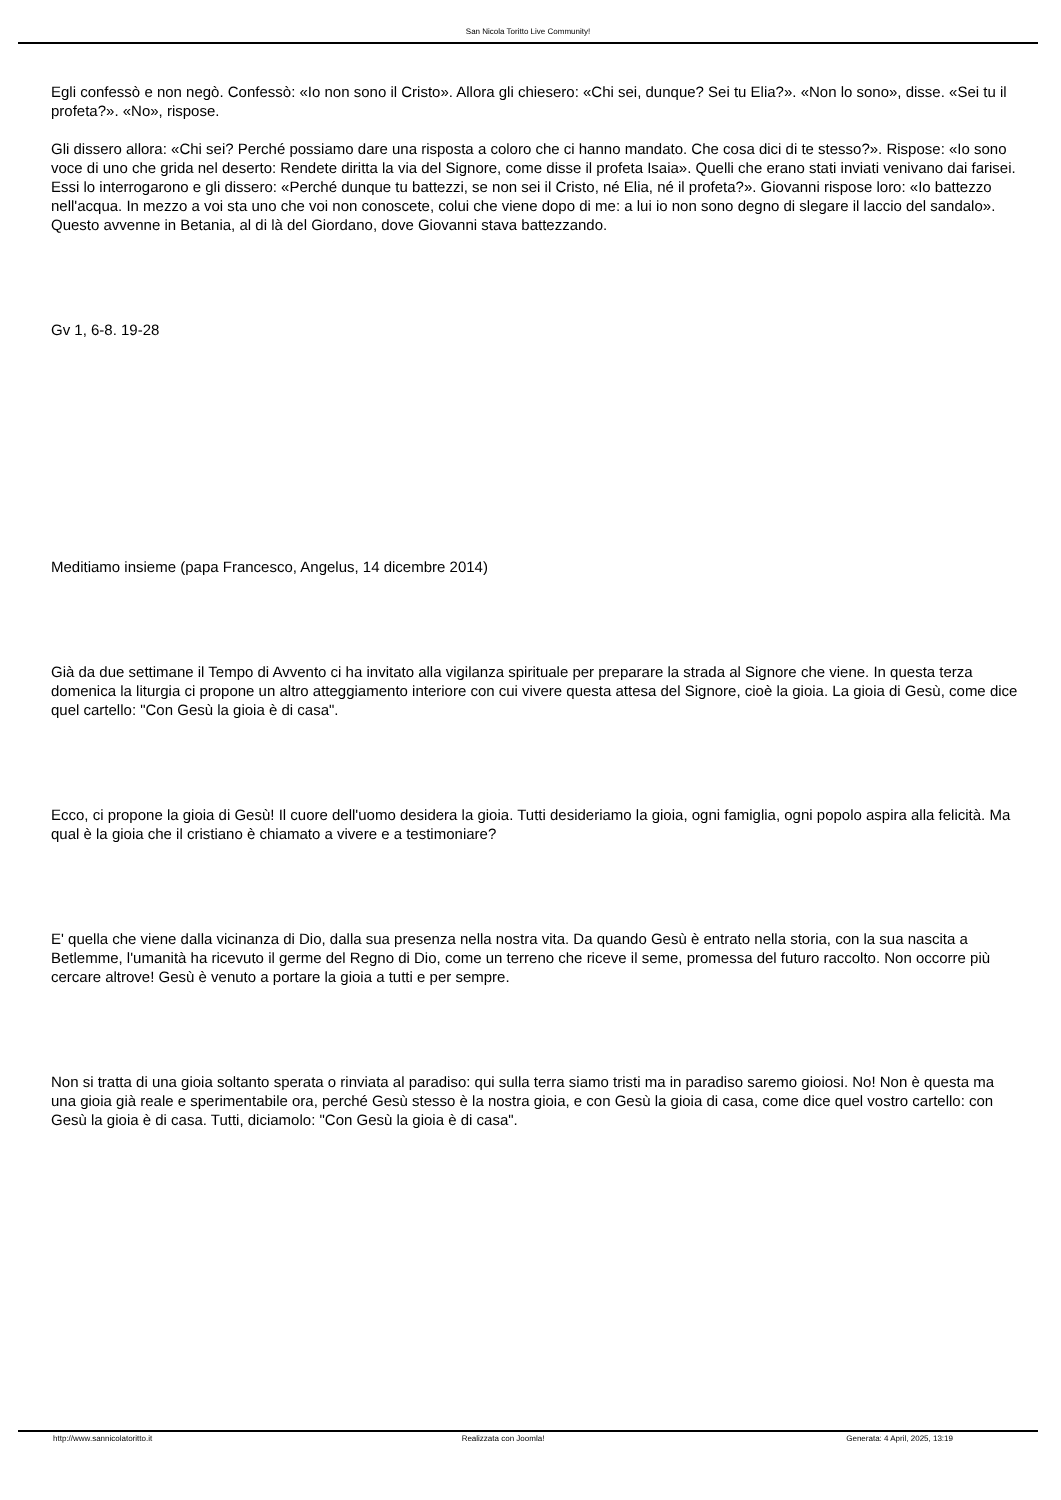San Nicola Toritto Live Community!
Egli confessò e non negò. Confessò: «Io non sono il Cristo». Allora gli chiesero: «Chi sei, dunque? Sei tu Elia?». «Non lo sono», disse. «Sei tu il profeta?». «No», rispose.
Gli dissero allora: «Chi sei? Perché possiamo dare una risposta a coloro che ci hanno mandato. Che cosa dici di te stesso?». Rispose: «Io sono voce di uno che grida nel deserto: Rendete diritta la via del Signore, come disse il profeta Isaia». Quelli che erano stati inviati venivano dai farisei. Essi lo interrogarono e gli dissero: «Perché dunque tu battezzi, se non sei il Cristo, né Elia, né il profeta?». Giovanni rispose loro: «Io battezzo nell'acqua. In mezzo a voi sta uno che voi non conoscete, colui che viene dopo di me: a lui io non sono degno di slegare il laccio del sandalo». Questo avvenne in Betania, al di là del Giordano, dove Giovanni stava battezzando.
Gv 1, 6-8. 19-28
Meditiamo insieme (papa Francesco, Angelus, 14 dicembre 2014)
Già da due settimane il Tempo di Avvento ci ha invitato alla vigilanza spirituale per preparare la strada al Signore che viene. In questa terza domenica la liturgia ci propone un altro atteggiamento interiore con cui vivere questa attesa del Signore, cioè la gioia. La gioia di Gesù, come dice quel cartello: "Con Gesù la gioia è di casa".
Ecco, ci propone la gioia di Gesù! Il cuore dell'uomo desidera la gioia. Tutti desideriamo la gioia, ogni famiglia, ogni popolo aspira alla felicità. Ma qual è la gioia che il cristiano è chiamato a vivere e a testimoniare?
E' quella che viene dalla vicinanza di Dio, dalla sua presenza nella nostra vita. Da quando Gesù è entrato nella storia, con la sua nascita a Betlemme, l'umanità ha ricevuto il germe del Regno di Dio, come un terreno che riceve il seme, promessa del futuro raccolto. Non occorre più cercare altrove! Gesù è venuto a portare la gioia a tutti e per sempre.
Non si tratta di una gioia soltanto sperata o rinviata al paradiso: qui sulla terra siamo tristi ma in paradiso saremo gioiosi. No! Non è questa ma una gioia già reale e sperimentabile ora, perché Gesù stesso è la nostra gioia, e con Gesù la gioia di casa, come dice quel vostro cartello: con Gesù la gioia è di casa. Tutti, diciamolo: "Con Gesù la gioia è di casa".
http://www.sannicolatoritto.it Realizzata con Joomla! Generata: 4 April, 2025, 13:19